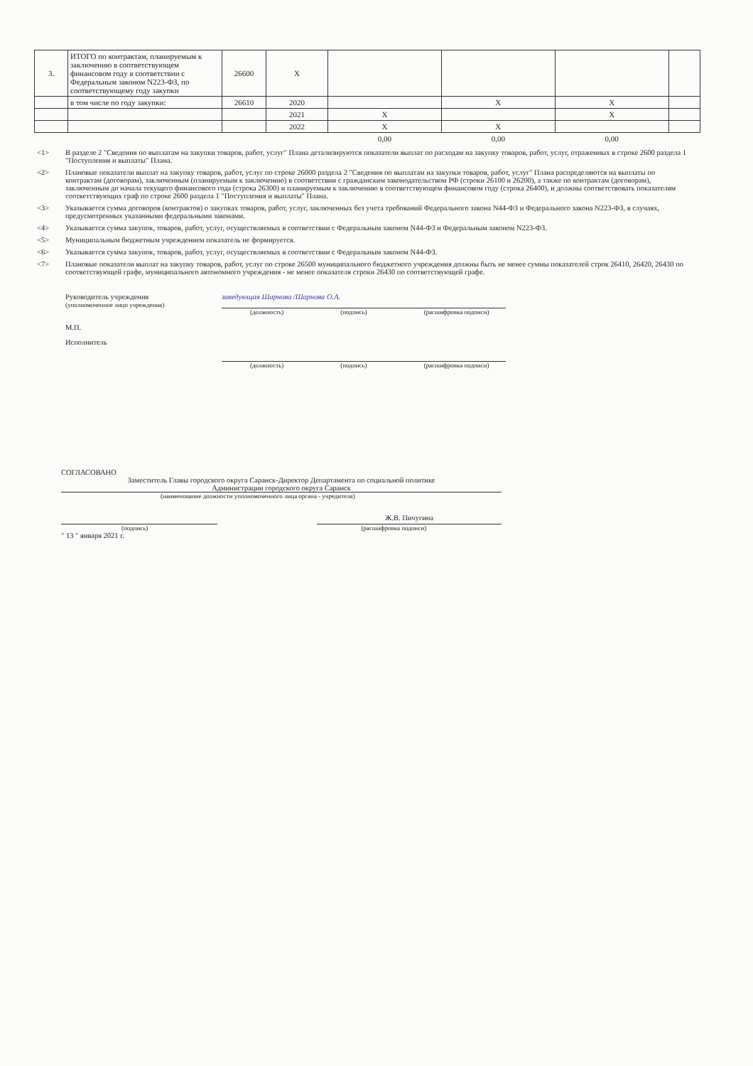| 3. | ИТОГО по контрактам, планируемым к заключению в соответствующем финансовом году в соответствии с Федеральным законом N223-ФЗ, по соответствующему году закупки | 26600 | X | | | | |
| | в том числе по году закупки: | 26610 | 2020 | | X | X | |
| | | | 2021 | X | | X | |
| | | | 2022 | X | X | | |
| | | | | 0,00 | 0,00 | 0,00 | |
<1> В разделе 2 "Сведения по выплатам на закупки товаров, работ, услуг" Плана детализируются показатели выплат по расходам на закупку товаров, работ, услуг, отраженных в строке 2600 раздела 1 "Поступления и выплаты" Плана.
<2> Плановые показатели выплат на закупку товаров, работ, услуг по строке 26000 раздела 2 "Сведения по выплатам на закупки товаров, работ, услуг" Плана распределяются на выплаты по контрактам (договорам), заключенным (планируемым к заключению) в соответствии с гражданским законодательством РФ (строки 26100 и 26200), а также по контрактам (договорам), заключенным до начала текущего финансового года (строка 26300) и планируемым к заключению в соответствующем финансовом году (строка 26400), и должны соответствовать показателям соответствующих граф по строке 2600 раздела 1 "Поступления и выплаты" Плана.
<3> Указывается сумма договоров (контрактов) о закупках товаров, работ, услуг, заключенных без учета требований Федерального закона N44-ФЗ и Федерального закона N223-ФЗ, в случаях, предусмотренных указанными федеральными законами.
<4> Указывается сумма закупок, товаров, работ, услуг, осуществляемых в соответствии с Федеральным законом N44-ФЗ и Федеральным законом N223-ФЗ.
<5> Муниципальным бюджетным учреждением показатель не формируется.
<6> Указывается сумма закупок, товаров, работ, услуг, осуществляемых в соответствии с Федеральным законом N44-ФЗ.
<7> Плановые показатели выплат на закупку товаров, работ, услуг по строке 26500 муниципального бюджетного учреждения должны быть не менее суммы показателей строк 26410, 26420, 26430 по соответствующей графе, муниципального автономного учреждения - не менее показателя строки 26430 по соответствующей графе.
Руководитель учреждения
(уполномоченное лицо учреждения)
заведующая Шарнова /Шарнова О.А.
(должность) (подпись) (расшифровка подписи)
М.П.
Исполнитель
(должность) (подпись) (расшифровка подписи)
СОГЛАСОВАНО
Заместитель Главы городского округа Саранск-Директор Департамента по социальной политике
Администрации городского округа Саранск
(наименование должности уполномоченного лица органа - учредителя)
Ж.В. Пичугина
(подпись) (расшифровка подписи)
" 13 " января 2021 г.